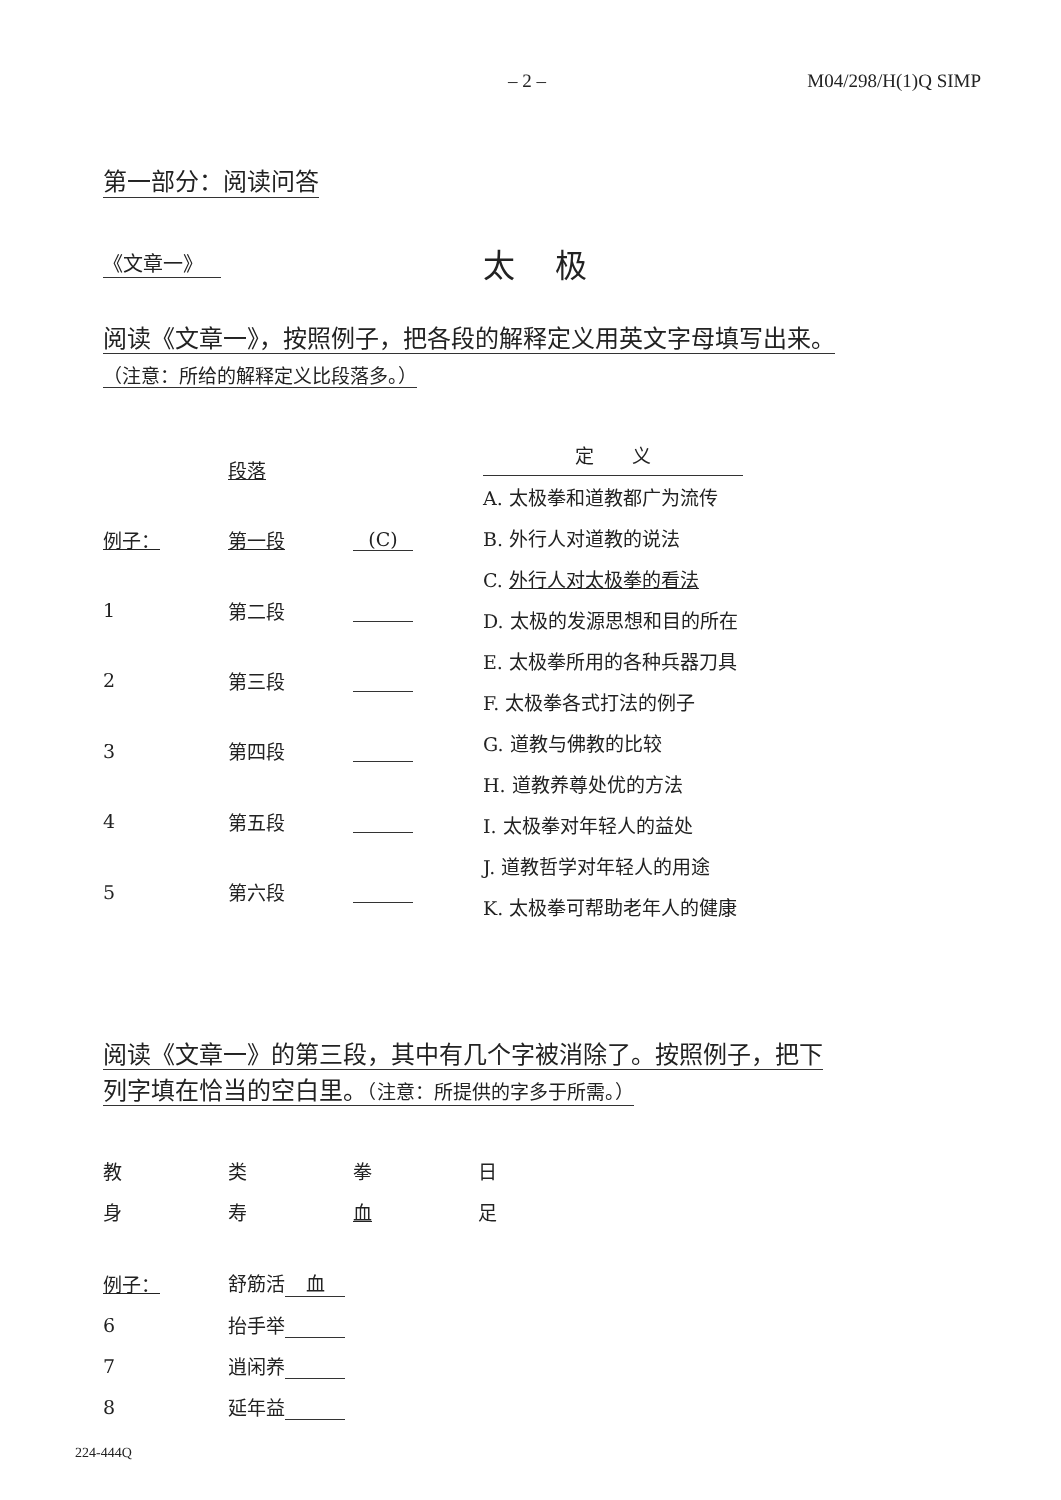– 2 – M04/298/H(1)Q SIMP
第一部分：阅读问答
《文章一》 太极
阅读《文章一》，按照例子，把各段的解释定义用英文字母填写出来。
（注意：所给的解释定义比段落多。）
| | 段落 | |
| 例子： | 第一段 | (C) |
| 1 | 第二段 | |
| 2 | 第三段 | |
| 3 | 第四段 | |
| 4 | 第五段 | |
| 5 | 第六段 | |
| 定 义 |
| A. 太极拳和道教都广为流传 |
| B. 外行人对道教的说法 |
| C. 外行人对太极拳的看法 |
| D. 太极的发源思想和目的所在 |
| E. 太极拳所用的各种兵器刀具 |
| F. 太极拳各式打法的例子 |
| G. 道教与佛教的比较 |
| H. 道教养尊处优的方法 |
| I. 太极拳对年轻人的益处 |
| J. 道教哲学对年轻人的用途 |
| K. 太极拳可帮助老年人的健康 |
阅读《文章一》的第三段，其中有几个字被消除了。按照例子，把下
列字填在恰当的空白里。（注意：所提供的字多于所需。）
| 教 | 类 | 拳 | 日 |
| 身 | 寿 | 血 | 足 |
| 例子： | 舒筋活 血 |
| 6 | 抬手举 |
| 7 | 逍闲养 |
| 8 | 延年益 |
224-444Q